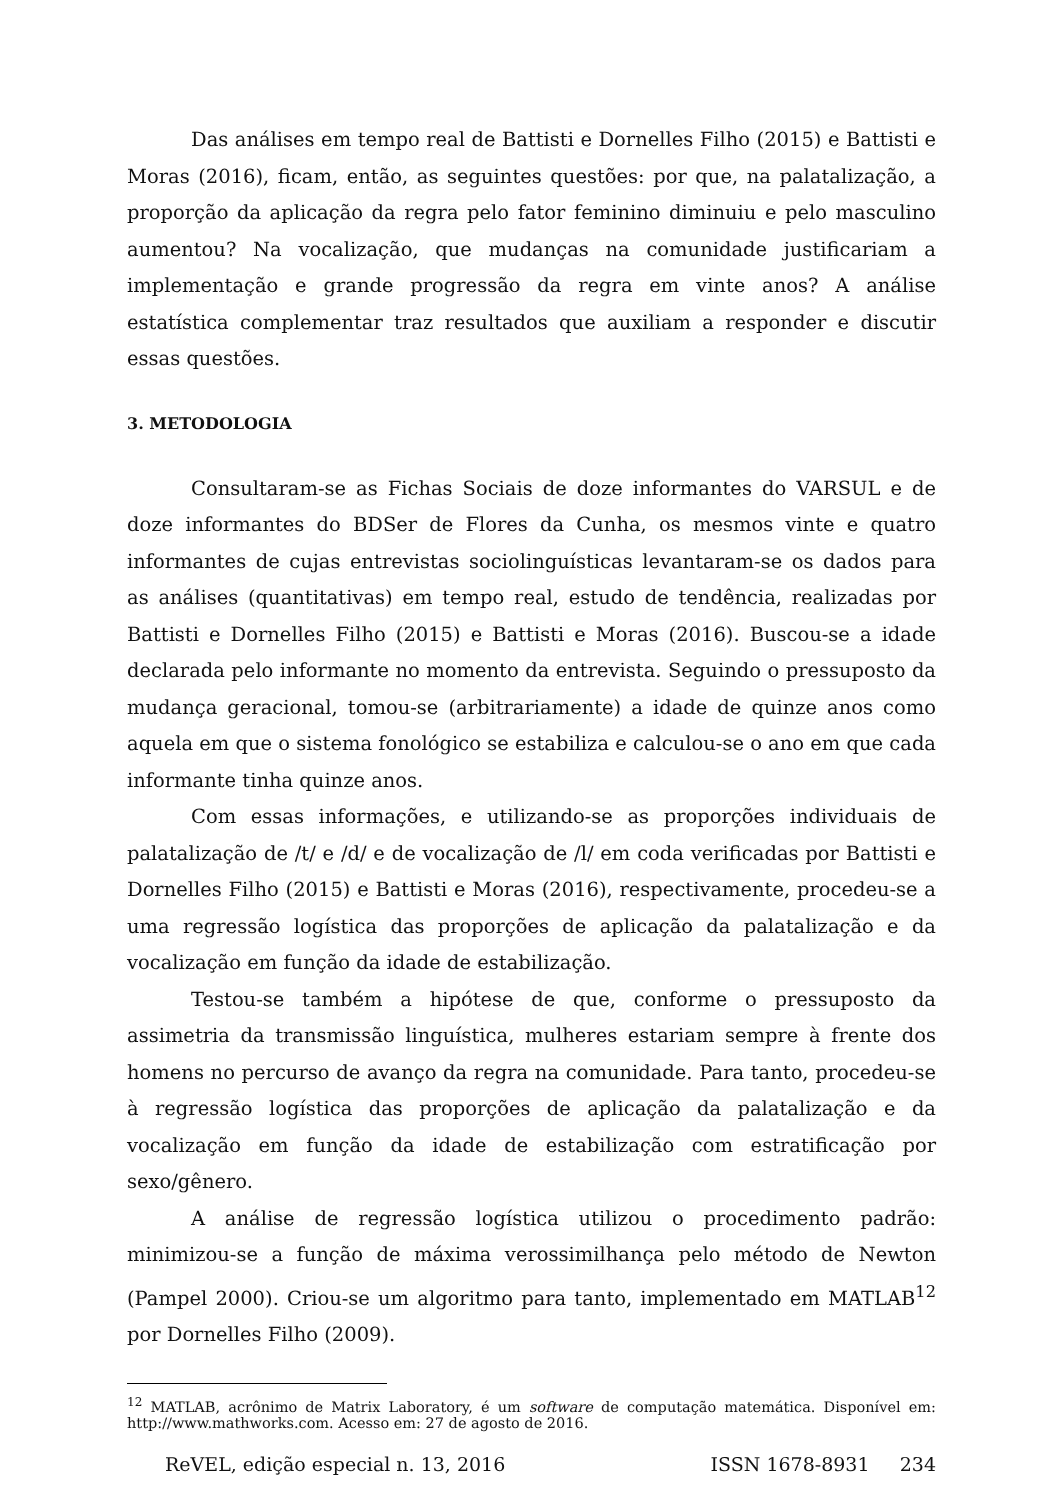Das análises em tempo real de Battisti e Dornelles Filho (2015) e Battisti e Moras (2016), ficam, então, as seguintes questões: por que, na palatalização, a proporção da aplicação da regra pelo fator feminino diminuiu e pelo masculino aumentou? Na vocalização, que mudanças na comunidade justificariam a implementação e grande progressão da regra em vinte anos? A análise estatística complementar traz resultados que auxiliam a responder e discutir essas questões.
3. METODOLOGIA
Consultaram-se as Fichas Sociais de doze informantes do VARSUL e de doze informantes do BDSer de Flores da Cunha, os mesmos vinte e quatro informantes de cujas entrevistas sociolinguísticas levantaram-se os dados para as análises (quantitativas) em tempo real, estudo de tendência, realizadas por Battisti e Dornelles Filho (2015) e Battisti e Moras (2016). Buscou-se a idade declarada pelo informante no momento da entrevista. Seguindo o pressuposto da mudança geracional, tomou-se (arbitrariamente) a idade de quinze anos como aquela em que o sistema fonológico se estabiliza e calculou-se o ano em que cada informante tinha quinze anos.
Com essas informações, e utilizando-se as proporções individuais de palatalização de /t/ e /d/ e de vocalização de /l/ em coda verificadas por Battisti e Dornelles Filho (2015) e Battisti e Moras (2016), respectivamente, procedeu-se a uma regressão logística das proporções de aplicação da palatalização e da vocalização em função da idade de estabilização.
Testou-se também a hipótese de que, conforme o pressuposto da assimetria da transmissão linguística, mulheres estariam sempre à frente dos homens no percurso de avanço da regra na comunidade. Para tanto, procedeu-se à regressão logística das proporções de aplicação da palatalização e da vocalização em função da idade de estabilização com estratificação por sexo/gênero.
A análise de regressão logística utilizou o procedimento padrão: minimizou-se a função de máxima verossimilhança pelo método de Newton (Pampel 2000). Criou-se um algoritmo para tanto, implementado em MATLAB<sup>12</sup> por Dornelles Filho (2009).
<sup>12</sup> MATLAB, acrônimo de Matrix Laboratory, é um software de computação matemática. Disponível em: http://www.mathworks.com. Acesso em: 27 de agosto de 2016.
ReVEL, edição especial n. 13, 2016 ISSN 1678-8931 234